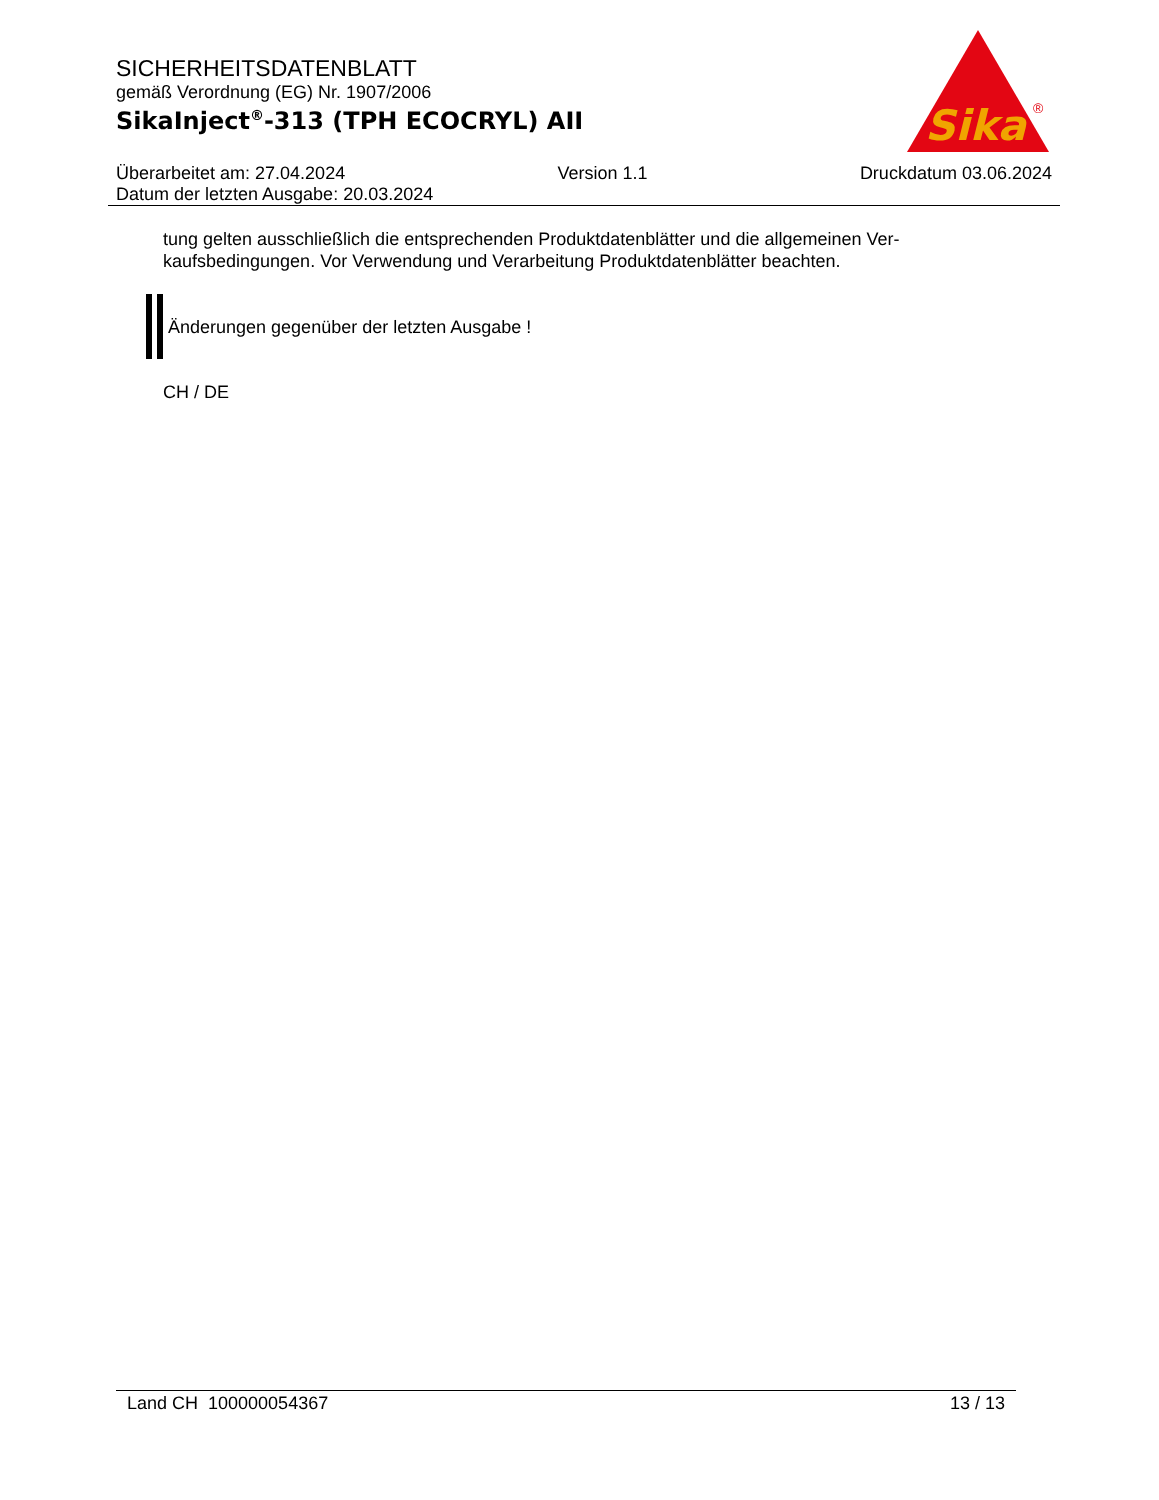SICHERHEITSDATENBLATT
gemäß Verordnung (EG) Nr. 1907/2006
SikaInject<sup>®</sup>-313 (TPH ECOCRYL) AII
Sika
®
Überarbeitet am: 27.04.2024 Version 1.1 Druckdatum 03.06.2024
Datum der letzten Ausgabe: 20.03.2024
tung gelten ausschließlich die entsprechenden Produktdatenblätter und die allgemeinen Ver-
kaufsbedingungen. Vor Verwendung und Verarbeitung Produktdatenblätter beachten.
Änderungen gegenüber der letzten Ausgabe !
CH / DE
Land CH 100000054367 13 / 13